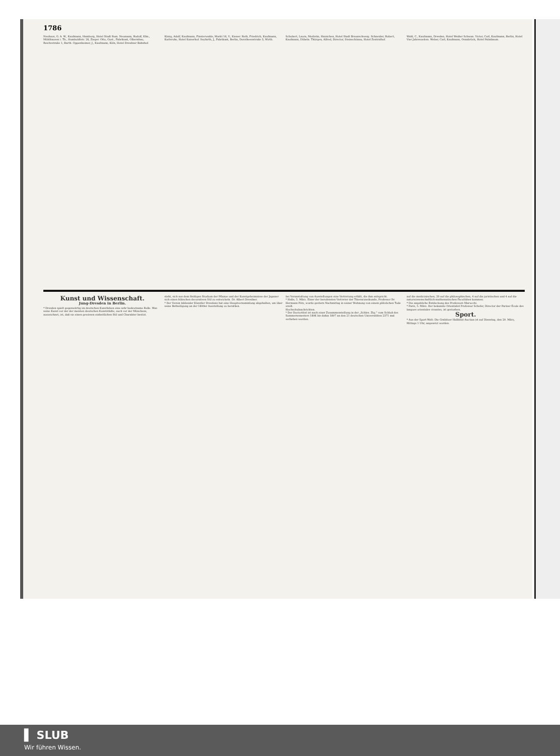1786
Neuhaus, G. A. W., Kaufmann, Hamburg, Hotel Stadt Rom. Neumann, Rudolf, Kfm., Mühlhausen i. Th., Humboldtstr. 26, Zieger. Otto, Gust., Fabrikant, Olbernhau, Reichsstraße 1, Barth. Oppenheimer, J., Kaufmann, Köln, Hotel Dresdner Bahnhof.
König, Adolf, Kaufmann, Finsterwalde, Markt 16, V., Kiener. Roth, Friedrich, Kaufmann, Karlsruhe, Hotel Kaiserhof. Seyfarth, J., Fabrikant, Berlin, Dorotheenstraße 3, Wirth.
Schubert, Laura, Modistin, Hainichen, Hotel Stadt Braunschweig. Schneider, Robert, Kaufmann, Döbeln. Thürgen, Alfred, Director, Steinschönau, Hotel Zentralhof.
Wahl, C., Kaufmann, Dresden, Hotel Weißer Schwan. Victor, Carl, Kaufmann, Berlin, Hotel Vier Jahreszeiten. Weber, Carl, Kaufmann, Osnabrück, Hotel Palmbaum.
Kunst und Wissenschaft.
Jung-Dresden in Berlin.
* Dresden spielt gegenwärtig im deutschen Kunstleben eine sehr bedeutsame Rolle. Was seine Kunst vor der der meisten deutschen Kunststädte, auch vor der Münchens, auszeichnet, ist, daß sie einen gewissen einheitlichen Stil und Charakter besitzt.
steht, sich aus dem fleißigen Studium der Pflanze und der Kunstgeheimnisse der Japaner sich einen hübschen decorativen Stil zu entwickeln. Dr. Albert Dresdner.
* Der Verein bildender Künstler Dresdens hat eine Hauptversammlung abgehalten, um über seine Betheiligung an der 1899er Ausstellung zu berathen.
bei Veranstaltung von Ausstellungen eine Vertretung erhält, die ihm entspricht.
* Halle, 5. März. Einer der berufensten Vertreter der Thierarzneikunde, Professor Dr. Hermann Pütz, wurde gestern Nachmittag in seiner Wohnung von einem plötzlichen Tode ereilt.
Hochschulnachrichten.
* Der Doctortitel ist nach einer Zusammenstellung in der „Schles. Ztg.“ vom Schluß des Sommersemesters 1896 bis dahin 1897 an den 21 deutschen Universitäten 2371 mal verliehen worden.
auf die medicinischen, 20 auf die philosophischen, 4 auf die juristischen und 4 auf die naturwissenschaftlich-mathematischen Facultäten kommen.
* Die angebliche Entdeckung des Professors Marucchi.
* Paris, 5. März. Der bekannte Orientalist Professor Schefer, Director der Pariser École des langues orientales vivantes, ist gestorben.
Sport.
* Aus der Sport-Welt: Die Grabitzer Halbblut-Auction ist auf Dienstag, den 29. März, Mittags 1 Uhr, angesetzt worden.
▌ SLUB
Wir führen Wissen.